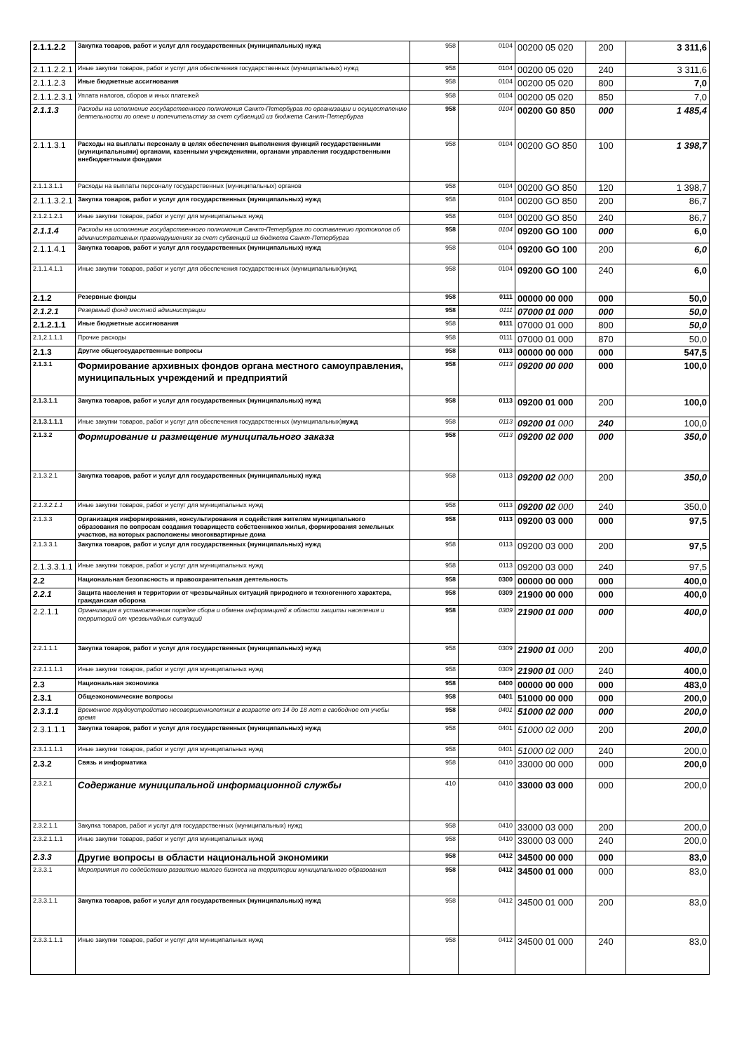| 2.1.1.2.2 | Закупка товаров, работ и услуг для государственных (муниципальных) нужд | 958 | 0104 | 00200 05 020 | 200 | 3 311,6 |
| 2.1.1.2.2.1 | Иные закупки товаров, работ и услуг для обеспечения государственных (муниципальных) нужд | 958 | 0104 | 00200 05 020 | 240 | 3 311,6 |
| 2.1.1.2.3 | Иные бюджетные ассигнования | 958 | 0104 | 00200 05 020 | 800 | 7,0 |
| 2.1.1.2.3.1 | Уплата налогов, сборов и иных платежей | 958 | 0104 | 00200 05 020 | 850 | 7,0 |
| 2.1.1.3 | Расходы на исполнение государственного полномочия Санкт-Петербурга по организации и осуществлению деятельности по опеке и попечительству за счет субвенций из бюджета Санкт-Петербурга | 958 | 0104 | 00200 G0 850 | 000 | 1 485,4 |
| 2.1.1.3.1 | Расходы на выплаты персоналу в целях обеспечения выполнения функций государственными (муниципальными) органами, казенными учреждениями, органами управления государственными внебюджетными фондами | 958 | 0104 | 00200 GO 850 | 100 | 1 398,7 |
| 2.1.1.3.1.1 | Расходы на выплаты персоналу государственных (муниципальных) органов | 958 | 0104 | 00200 GO 850 | 120 | 1 398,7 |
| 2.1.1.3.2.1 | Закупка товаров, работ и услуг для государственных (муниципальных) нужд | 958 | 0104 | 00200 GO 850 | 200 | 86,7 |
| 2.1.2.1.2.1 | Иные закупки товаров, работ и услуг для муниципальных нужд | 958 | 0104 | 00200 GO 850 | 240 | 86,7 |
| 2.1.1.4 | Расходы на исполнение государственного полномочия Санкт-Петербурга по составлению протоколов об административных правонарушениях за счет субвенций из бюджета Санкт-Петербурга | 958 | 0104 | 09200 GO 100 | 000 | 6,0 |
| 2.1.1.4.1 | Закупка товаров, работ и услуг для государственных (муниципальных) нужд | 958 | 0104 | 09200 GO 100 | 200 | 6,0 |
| 2.1.1.4.1.1 | Иные закупки товаров, работ и услуг для обеспечения государственных (муниципальных)нужд | 958 | 0104 | 09200 GO 100 | 240 | 6,0 |
| 2.1.2 | Резервные фонды | 958 | 0111 | 00000 00 000 | 000 | 50,0 |
| 2.1.2.1 | Резервный фонд местной администрации | 958 | 0111 | 07000 01 000 | 000 | 50,0 |
| 2.1.2.1.1 | Иные бюджетные ассигнования | 958 | 0111 | 07000 01 000 | 800 | 50,0 |
| 2.1,2.1.1.1 | Прочие расходы | 958 | 0111 | 07000 01 000 | 870 | 50,0 |
| 2.1.3 | Другие общегосударственные вопросы | 958 | 0113 | 00000 00 000 | 000 | 547,5 |
| 2.1.3.1 | Формирование архивных фондов органа местного самоуправления, муниципальных учреждений и предприятий | 958 | 0113 | 09200 00 000 | 000 | 100,0 |
| 2.1.3.1.1 | Закупка товаров, работ и услуг для государственных (муниципальных) нужд | 958 | 0113 | 09200 01 000 | 200 | 100,0 |
| 2.1.3.1.1.1 | Иные закупки товаров, работ и услуг для обеспечения государственных (муниципальных) нужд | 958 | 0113 | 09200 01 000 | 240 | 100,0 |
| 2.1.3.2 | Формирование и размещение муниципального заказа | 958 | 0113 | 09200 02 000 | 000 | 350,0 |
| 2.1.3.2.1 | Закупка товаров, работ и услуг для государственных (муниципальных) нужд | 958 | 0113 | 09200 02 000 | 200 | 350,0 |
| 2.1.3.2.1.1 | Иные закупки товаров, работ и услуг для муниципальных нужд | 958 | 0113 | 09200 02 000 | 240 | 350,0 |
| 2.1.3.3 | Организация информирования, консультирования и содействия жителям муниципального образования по вопросам создания товариществ собственников жилья, формирования земельных участков, на которых расположены многоквартирные дома | 958 | 0113 | 09200 03 000 | 000 | 97,5 |
| 2.1.3.3.1 | Закупка товаров, работ и услуг для государственных (муниципальных) нужд | 958 | 0113 | 09200 03 000 | 200 | 97,5 |
| 2.1.3.3.1.1 | Иные закупки товаров, работ и услуг для муниципальных нужд | 958 | 0113 | 09200 03 000 | 240 | 97,5 |
| 2.2 | Национальная безопасность и правоохранительная деятельность | 958 | 0300 | 00000 00 000 | 000 | 400,0 |
| 2.2.1 | Защита населения и территории от чрезвычайных ситуаций природного и техногенного характера, гражданская оборона | 958 | 0309 | 21900 00 000 | 000 | 400,0 |
| 2.2.1.1 | Организация в установленном порядке сбора и обмена информацией в области защиты населения и территорий от чрезвычайных ситуаций | 958 | 0309 | 21900 01 000 | 000 | 400,0 |
| 2.2.1.1.1 | Закупка товаров, работ и услуг для государственных (муниципальных) нужд | 958 | 0309 | 21900 01 000 | 200 | 400,0 |
| 2.2.1.1.1.1 | Иные закупки товаров, работ и услуг для муниципальных нужд | 958 | 0309 | 21900 01 000 | 240 | 400,0 |
| 2.3 | Национальная экономика | 958 | 0400 | 00000 00 000 | 000 | 483,0 |
| 2.3.1 | Общеэкономические вопросы | 958 | 0401 | 51000 00 000 | 000 | 200,0 |
| 2.3.1.1 | Временное трудоустройство несовершеннолетних в возрасте от 14 до 18 лет в свободное от учебы время | 958 | 0401 | 51000 02 000 | 000 | 200,0 |
| 2.3.1.1.1 | Закупка товаров, работ и услуг для государственных (муниципальных) нужд | 958 | 0401 | 51000 02 000 | 200 | 200,0 |
| 2.3.1.1.1.1 | Иные закупки товаров, работ и услуг для муниципальных нужд | 958 | 0401 | 51000 02 000 | 240 | 200,0 |
| 2.3.2 | Связь и информатика | 958 | 0410 | 33000 00 000 | 000 | 200,0 |
| 2.3.2.1 | Содержание муниципальной информационной службы | 410 | 0410 | 33000 03 000 | 000 | 200,0 |
| 2.3.2.1.1 | Закупка товаров, работ и услуг для государственных (муниципальных) нужд | 958 | 0410 | 33000 03 000 | 200 | 200,0 |
| 2.3.2.1.1.1 | Иные закупки товаров, работ и услуг для муниципальных нужд | 958 | 0410 | 33000 03 000 | 240 | 200,0 |
| 2.3.3 | Другие вопросы в области национальной экономики | 958 | 0412 | 34500 00 000 | 000 | 83,0 |
| 2.3.3.1 | Мероприятия по содействию развитию малого бизнеса на территории муниципального образования | 958 | 0412 | 34500 01 000 | 000 | 83,0 |
| 2.3.3.1.1 | Закупка товаров, работ и услуг для государственных (муниципальных) нужд | 958 | 0412 | 34500 01 000 | 200 | 83,0 |
| 2.3.3.1.1.1 | Иные закупки товаров, работ и услуг для муниципальных нужд | 958 | 0412 | 34500 01 000 | 240 | 83,0 |